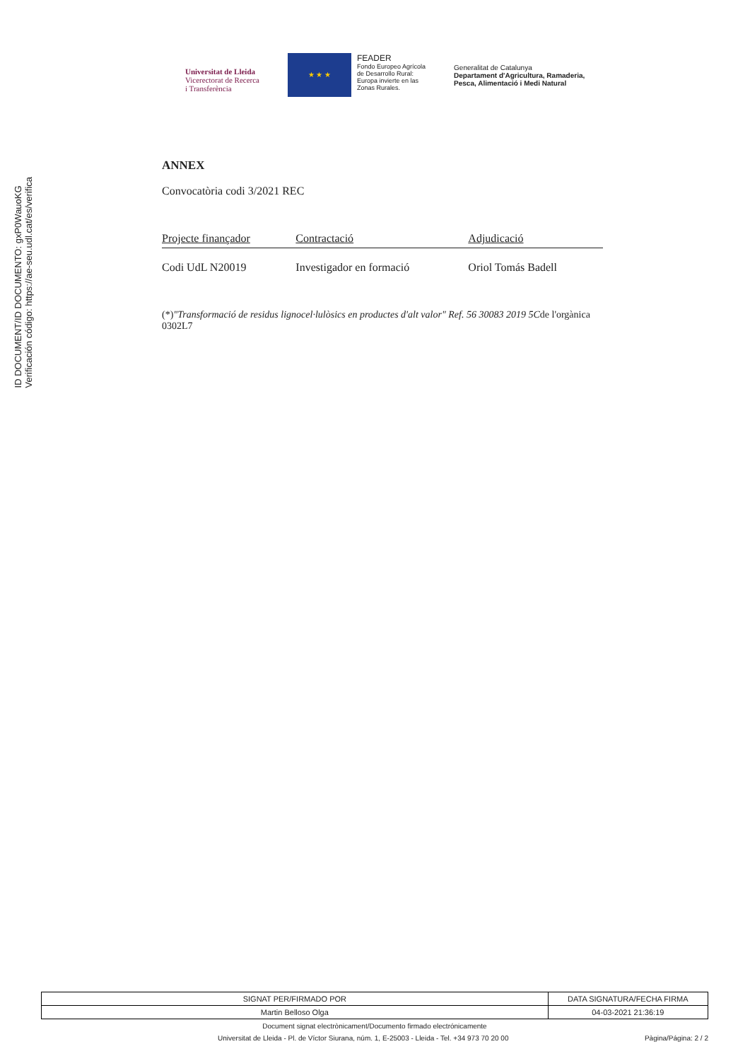ID DOCUMENT/ID DOCUMENTO: gxP0WauoKG
Verificación código: https://ae-seu.udl.cat/es/verifica
Universitat de Lleida
Vicerectorat de Recerca
i Transferència
★ ★ ★
FEADER
Fondo Europeo Agrícola
de Desarrollo Rural:
Europa invierte en las
Zonas Rurales.
Generalitat de Catalunya
Departament d'Agricultura, Ramaderia,
Pesca, Alimentació i Medi Natural
ANNEX
Convocatòria codi 3/2021 REC
| Projecte finançador | Contractació | Adjudicació |
| --- | --- | --- |
| Codi UdL N20019 | Investigador en formació | Oriol Tomás Badell |
(*)"Transformació de residus lignocel·lulòsics en productes d'alt valor" Ref. 56 30083 2019 5Cde l'orgànica 0302L7
| SIGNAT PER/FIRMADO POR | DATA SIGNATURA/FECHA FIRMA |
| Martin Belloso Olga | 04-03-2021 21:36:19 |
Document signat electrònicament/Documento firmado electrónicamente
Universitat de Lleida - Pl. de Víctor Siurana, núm. 1, E-25003 - Lleida - Tel. +34 973 70 20 00 Pàgina/Página: 2 / 2